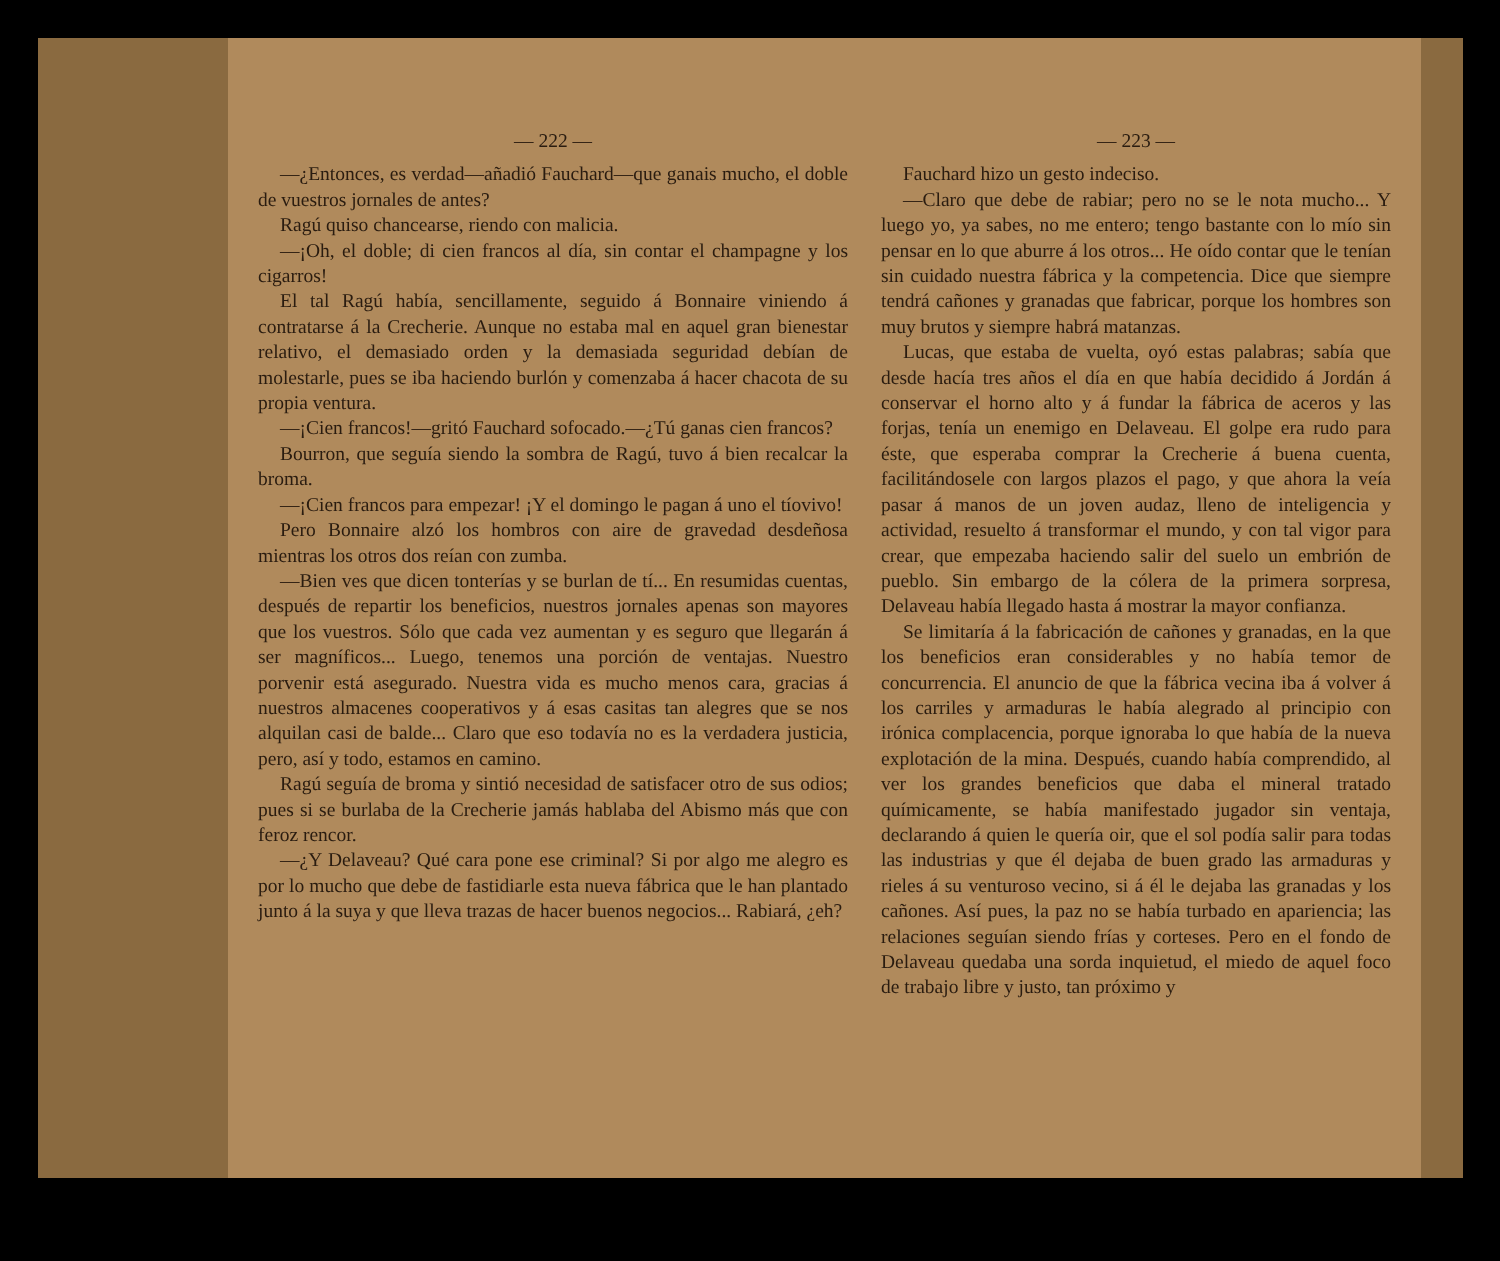— 222 —
—¿Entonces, es verdad—añadió Fauchard—que ganais mucho, el doble de vuestros jornales de antes?
Ragú quiso chancearse, riendo con malicia.
—¡Oh, el doble; di cien francos al día, sin contar el champagne y los cigarros!
El tal Ragú había, sencillamente, seguido á Bonnaire viniendo á contratarse á la Crecherie. Aunque no estaba mal en aquel gran bienestar relativo, el demasiado orden y la demasiada seguridad debían de molestarle, pues se iba haciendo burlón y comenzaba á hacer chacota de su propia ventura.
—¡Cien francos!—gritó Fauchard sofocado.—¿Tú ganas cien francos?
Bourron, que seguía siendo la sombra de Ragú, tuvo á bien recalcar la broma.
—¡Cien francos para empezar! ¡Y el domingo le pagan á uno el tíovivo!
Pero Bonnaire alzó los hombros con aire de gravedad desdeñosa mientras los otros dos reían con zumba.
—Bien ves que dicen tonterías y se burlan de tí... En resumidas cuentas, después de repartir los beneficios, nuestros jornales apenas son mayores que los vuestros. Sólo que cada vez aumentan y es seguro que llegarán á ser magníficos... Luego, tenemos una porción de ventajas. Nuestro porvenir está asegurado. Nuestra vida es mucho menos cara, gracias á nuestros almacenes cooperativos y á esas casitas tan alegres que se nos alquilan casi de balde... Claro que eso todavía no es la verdadera justicia, pero, así y todo, estamos en camino.
Ragú seguía de broma y sintió necesidad de satisfacer otro de sus odios; pues si se burlaba de la Crecherie jamás hablaba del Abismo más que con feroz rencor.
—¿Y Delaveau? Qué cara pone ese criminal? Si por algo me alegro es por lo mucho que debe de fastidiarle esta nueva fábrica que le han plantado junto á la suya y que lleva trazas de hacer buenos negocios... Rabiará, ¿eh?
— 223 —
Fauchard hizo un gesto indeciso.
—Claro que debe de rabiar; pero no se le nota mucho... Y luego yo, ya sabes, no me entero; tengo bastante con lo mío sin pensar en lo que aburre á los otros... He oído contar que le tenían sin cuidado nuestra fábrica y la competencia. Dice que siempre tendrá cañones y granadas que fabricar, porque los hombres son muy brutos y siempre habrá matanzas.
Lucas, que estaba de vuelta, oyó estas palabras; sabía que desde hacía tres años el día en que había decidido á Jordán á conservar el horno alto y á fundar la fábrica de aceros y las forjas, tenía un enemigo en Delaveau. El golpe era rudo para éste, que esperaba comprar la Crecherie á buena cuenta, facilitándosele con largos plazos el pago, y que ahora la veía pasar á manos de un joven audaz, lleno de inteligencia y actividad, resuelto á transformar el mundo, y con tal vigor para crear, que empezaba haciendo salir del suelo un embrión de pueblo. Sin embargo de la cólera de la primera sorpresa, Delaveau había llegado hasta á mostrar la mayor confianza.
Se limitaría á la fabricación de cañones y granadas, en la que los beneficios eran considerables y no había temor de concurrencia. El anuncio de que la fábrica vecina iba á volver á los carriles y armaduras le había alegrado al principio con irónica complacencia, porque ignoraba lo que había de la nueva explotación de la mina. Después, cuando había comprendido, al ver los grandes beneficios que daba el mineral tratado químicamente, se había manifestado jugador sin ventaja, declarando á quien le quería oir, que el sol podía salir para todas las industrias y que él dejaba de buen grado las armaduras y rieles á su venturoso vecino, si á él le dejaba las granadas y los cañones. Así pues, la paz no se había turbado en apariencia; las relaciones seguían siendo frías y corteses. Pero en el fondo de Delaveau quedaba una sorda inquietud, el miedo de aquel foco de trabajo libre y justo, tan próximo y